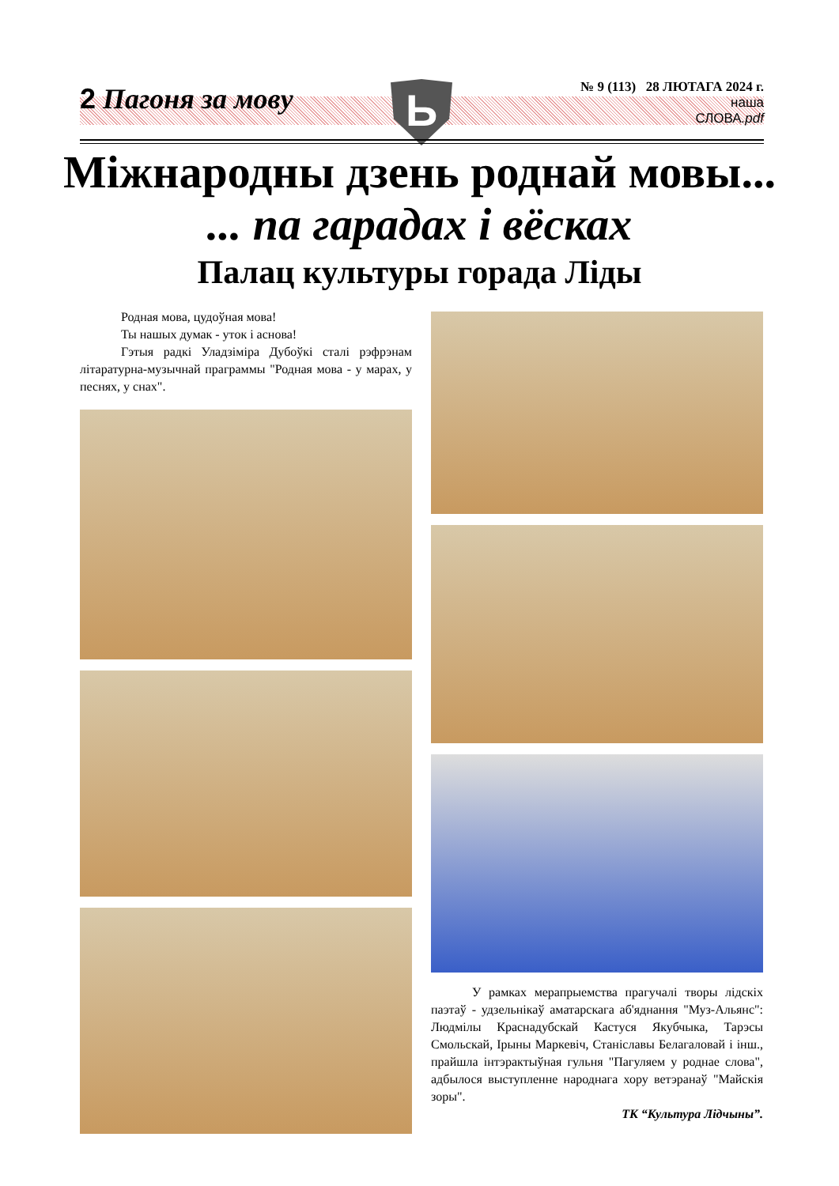2 Пагоня за мову
№ 9 (113) 28 ЛЮТАГА 2024 г.
наша
СЛОВА.pdf
Ь
Міжнародны дзень роднай мовы...... па гарадах і вёсках
Палац культуры горада Ліды
Родная мова, цудоўная мова!
Ты нашых думак - уток і аснова!
Гэтыя радкі Уладзіміра Дубоўкі сталі рэфрэнам літаратурна-музычнай праграммы "Родная мова - у марах, у песнях, у снах".
У рамках мерапрыемства прагучалі творы лідскіх паэтаў - удзельнікаў аматарскага аб'яднання "Муз-Альянс": Людмілы Краснадубскай Кастуся Якубчыка, Тарэсы Смольскай, Ірыны Маркевіч, Станіславы Белагаловай і інш., прайшла інтэрактыўная гульня "Пагуляем у роднае слова", адбылося выступленне народнага хору ветэранаў "Майскія зоры".
ТК “Культура Лідчыны”.